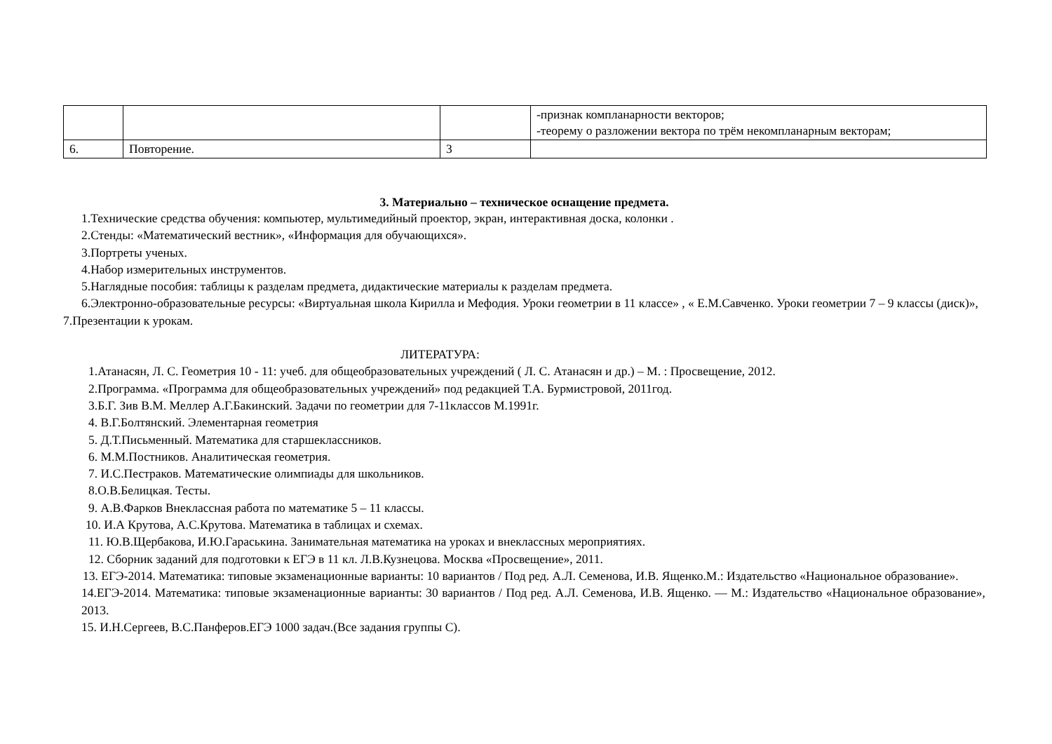| | | | -признак компланарности векторов; -теорему о разложении вектора по трём некомпланарным векторам; |
| 6. | Повторение. | 3 | |
3. Материально – техническое оснащение предмета.
1.Технические средства обучения: компьютер, мультимедийный проектор, экран, интерактивная доска, колонки .
2.Стенды: «Математический вестник», «Информация для обучающихся».
3.Портреты ученых.
4.Набор измерительных инструментов.
5.Наглядные пособия: таблицы к разделам предмета, дидактические материалы к разделам предмета.
6.Электронно-образовательные ресурсы: «Виртуальная школа Кирилла и Мефодия. Уроки геометрии в 11 классе» , « Е.М.Савченко. Уроки геометрии 7 – 9 классы (диск)»,
7.Презентации к урокам.
ЛИТЕРАТУРА:
1.Атанасян, Л. С. Геометрия 10 - 11: учеб. для общеобразовательных учреждений ( Л. С. Атанасян и др.) – М. : Просвещение, 2012.
2.Программа. «Программа для общеобразовательных учреждений» под редакцией Т.А. Бурмистровой, 2011год.
3.Б.Г. Зив В.М. Меллер А.Г.Бакинский. Задачи по геометрии для 7-11классов М.1991г.
4. В.Г.Болтянский. Элементарная геометрия
5. Д.Т.Письменный. Математика для старшеклассников.
6. М.М.Постников. Аналитическая геометрия.
7. И.С.Пестраков. Математические олимпиады для школьников.
8.О.В.Белицкая. Тесты.
9. А.В.Фарков Внеклассная работа по математике 5 – 11 классы.
10. И.А Крутова, А.С.Крутова. Математика в таблицах и схемах.
11. Ю.В.Щербакова, И.Ю.Гараськина. Занимательная математика на уроках и внеклассных мероприятиях.
12. Сборник заданий для подготовки к ЕГЭ в 11 кл. Л.В.Кузнецова. Москва «Просвещение», 2011.
13. ЕГЭ-2014. Математика: типовые экзаменационные варианты: 10 вариантов / Под ред. А.Л. Семенова, И.В. Ященко.М.: Издательство «Национальное образование».
14.ЕГЭ-2014. Математика: типовые экзаменационные варианты: 30 вариантов / Под ред. А.Л. Семенова, И.В. Ященко. — М.: Издательство «Национальное образование», 2013.
15. И.Н.Сергеев, В.С.Панферов.ЕГЭ 1000 задач.(Все задания группы С).